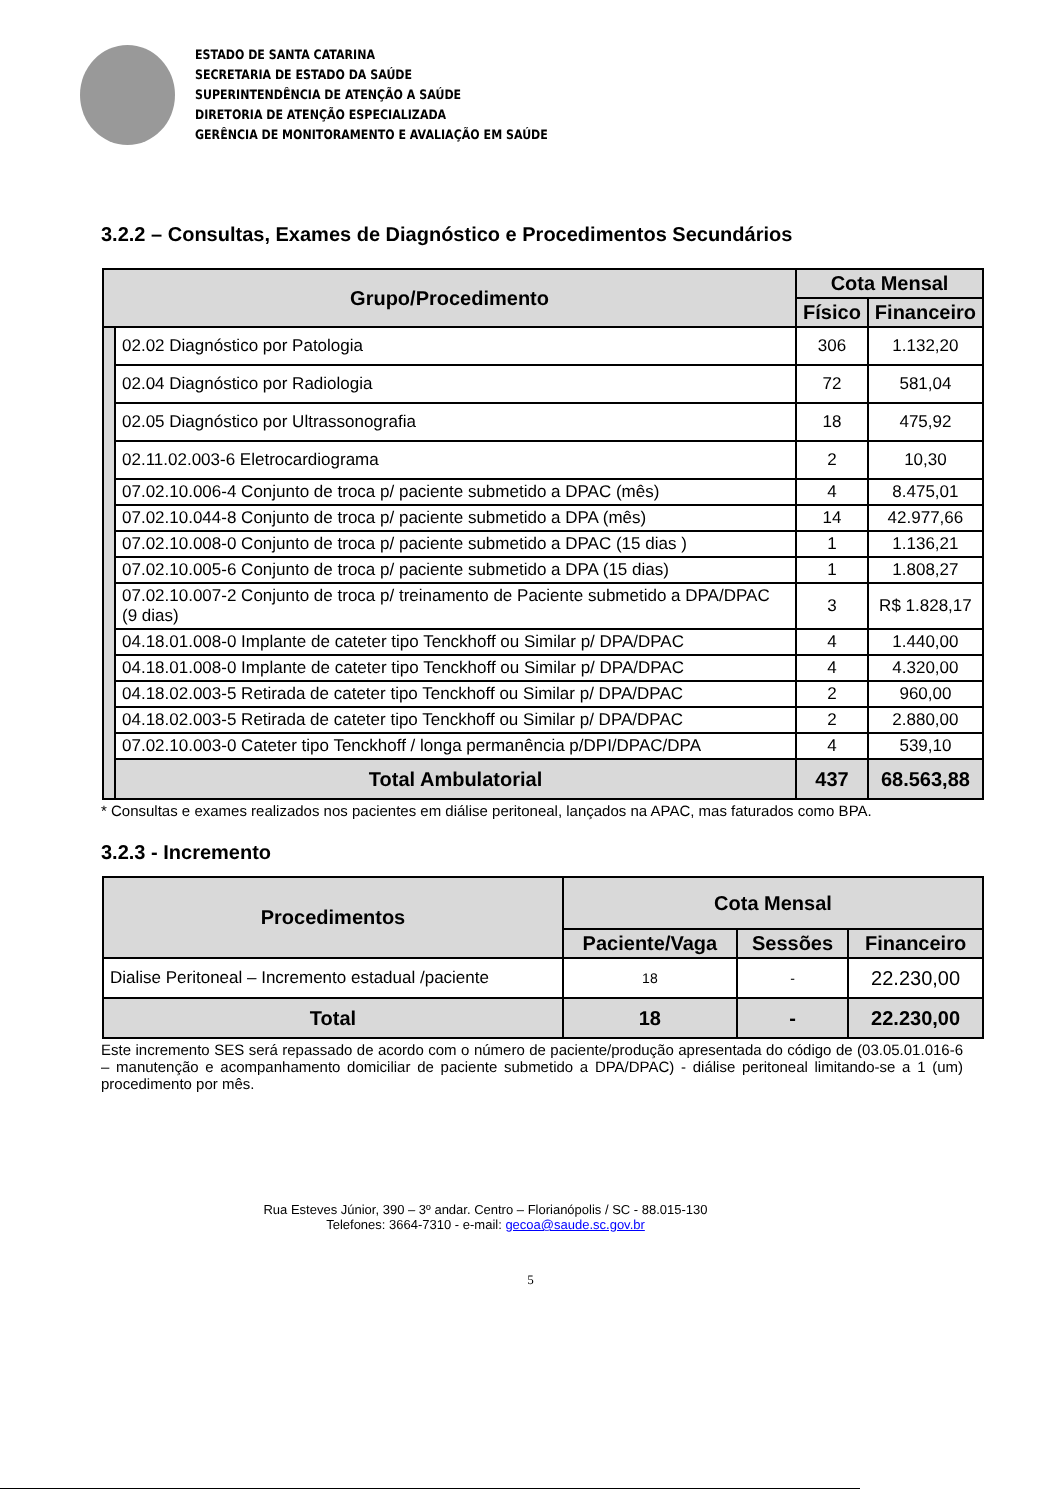ESTADO DE SANTA CATARINA
SECRETARIA DE ESTADO DA SAÚDE
SUPERINTENDÊNCIA DE ATENÇÃO A SAÚDE
DIRETORIA DE ATENÇÃO ESPECIALIZADA
GERÊNCIA DE MONITORAMENTO E AVALIAÇÃO EM SAÚDE
3.2.2 – Consultas, Exames de Diagnóstico e Procedimentos Secundários
| Grupo/Procedimento | | Cota Mensal | |
| --- | --- | --- | --- |
| | | Físico | Financeiro |
| | 02.02 Diagnóstico por Patologia | 306 | 1.132,20 |
| | 02.04 Diagnóstico por Radiologia | 72 | 581,04 |
| | 02.05 Diagnóstico por Ultrassonografia | 18 | 475,92 |
| | 02.11.02.003-6 Eletrocardiograma | 2 | 10,30 |
| | 07.02.10.006-4 Conjunto de troca p/ paciente submetido a DPAC (mês) | 4 | 8.475,01 |
| | 07.02.10.044-8 Conjunto de troca p/ paciente submetido a DPA (mês) | 14 | 42.977,66 |
| | 07.02.10.008-0 Conjunto de troca p/ paciente submetido a DPAC (15 dias ) | 1 | 1.136,21 |
| | 07.02.10.005-6 Conjunto de troca p/ paciente submetido a DPA (15 dias) | 1 | 1.808,27 |
| | 07.02.10.007-2 Conjunto de troca p/ treinamento de Paciente submetido a DPA/DPAC (9 dias) | 3 | R$ 1.828,17 |
| | 04.18.01.008-0 Implante de cateter tipo Tenckhoff ou Similar p/ DPA/DPAC | 4 | 1.440,00 |
| | 04.18.01.008-0 Implante de cateter tipo Tenckhoff ou Similar p/ DPA/DPAC | 4 | 4.320,00 |
| | 04.18.02.003-5 Retirada de cateter tipo Tenckhoff ou Similar p/ DPA/DPAC | 2 | 960,00 |
| | 04.18.02.003-5 Retirada de cateter tipo Tenckhoff ou Similar p/ DPA/DPAC | 2 | 2.880,00 |
| | 07.02.10.003-0 Cateter tipo Tenckhoff / longa permanência p/DPI/DPAC/DPA | 4 | 539,10 |
| | Total Ambulatorial | 437 | 68.563,88 |
* Consultas e exames realizados nos pacientes em diálise peritoneal, lançados na APAC, mas faturados como BPA.
3.2.3 - Incremento
| Procedimentos | Cota Mensal | | |
| --- | --- | --- | --- |
| | Paciente/Vaga | Sessões | Financeiro |
| Dialise Peritoneal – Incremento estadual /paciente | 18 | - | 22.230,00 |
| Total | 18 | - | 22.230,00 |
Este incremento SES será repassado de acordo com o número de paciente/produção apresentada do código de (03.05.01.016-6 – manutenção e acompanhamento domiciliar de paciente submetido a DPA/DPAC) - diálise peritoneal limitando-se a 1 (um) procedimento por mês.
Rua Esteves Júnior, 390 – 3º andar. Centro – Florianópolis / SC - 88.015-130
Telefones: 3664-7310 - e-mail: gecoa@saude.sc.gov.br
5